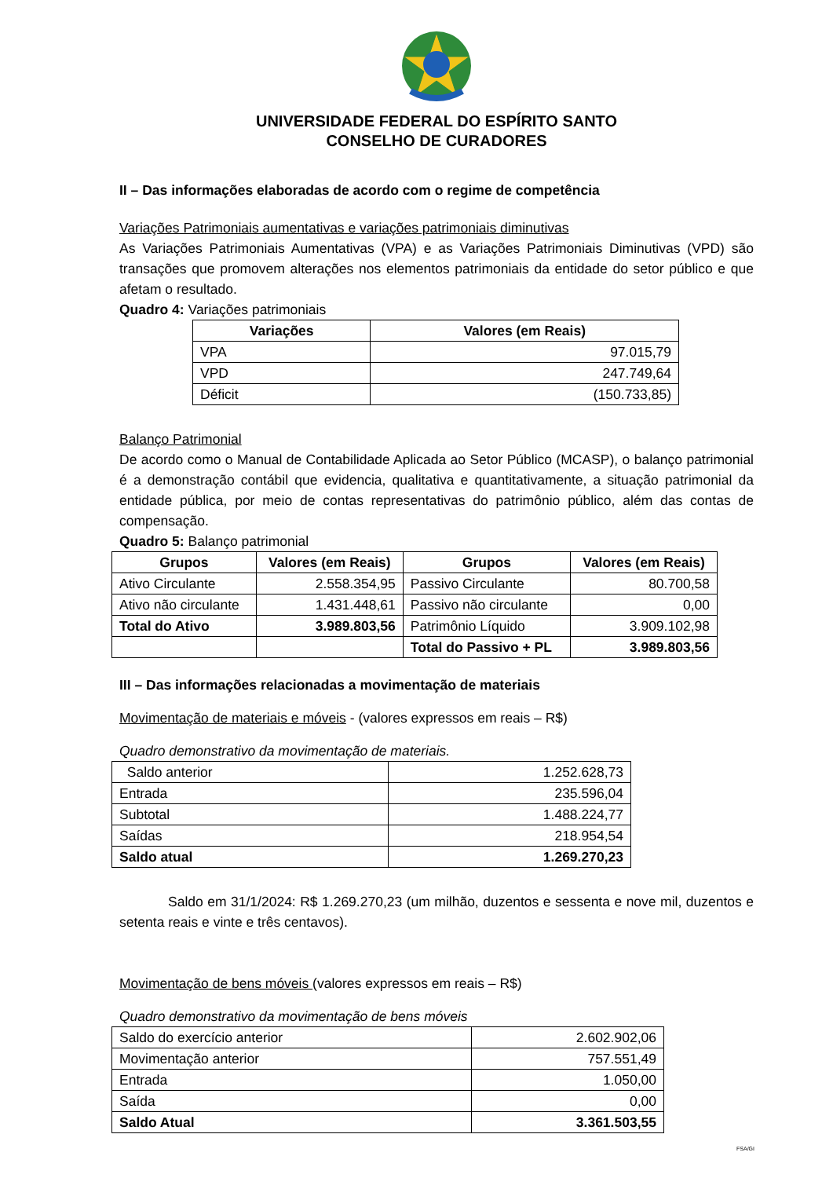UNIVERSIDADE FEDERAL DO ESPÍRITO SANTO
CONSELHO DE CURADORES
II – Das informações elaboradas de acordo com o regime de competência
Variações Patrimoniais aumentativas e variações patrimoniais diminutivas
As Variações Patrimoniais Aumentativas (VPA) e as Variações Patrimoniais Diminutivas (VPD) são transações que promovem alterações nos elementos patrimoniais da entidade do setor público e que afetam o resultado.
Quadro 4: Variações patrimoniais
| Variações | Valores (em Reais) |
| --- | --- |
| VPA | 97.015,79 |
| VPD | 247.749,64 |
| Déficit | (150.733,85) |
Balanço Patrimonial
De acordo como o Manual de Contabilidade Aplicada ao Setor Público (MCASP), o balanço patrimonial é a demonstração contábil que evidencia, qualitativa e quantitativamente, a situação patrimonial da entidade pública, por meio de contas representativas do patrimônio público, além das contas de compensação.
Quadro 5: Balanço patrimonial
| Grupos | Valores (em Reais) | Grupos | Valores (em Reais) |
| --- | --- | --- | --- |
| Ativo Circulante | 2.558.354,95 | Passivo Circulante | 80.700,58 |
| Ativo não circulante | 1.431.448,61 | Passivo não circulante | 0,00 |
| Total do Ativo | 3.989.803,56 | Patrimônio Líquido | 3.909.102,98 |
| | | Total do Passivo + PL | 3.989.803,56 |
III – Das informações relacionadas a movimentação de materiais
Movimentação de materiais e móveis - (valores expressos em reais – R$)
Quadro demonstrativo da movimentação de materiais.
| Saldo anterior | 1.252.628,73 |
| Entrada | 235.596,04 |
| Subtotal | 1.488.224,77 |
| Saídas | 218.954,54 |
| Saldo atual | 1.269.270,23 |
Saldo em 31/1/2024: R$ 1.269.270,23 (um milhão, duzentos e sessenta e nove mil, duzentos e setenta reais e vinte e três centavos).
Movimentação de bens móveis (valores expressos em reais – R$)
Quadro demonstrativo da movimentação de bens móveis
| Saldo do exercício anterior | 2.602.902,06 |
| Movimentação anterior | 757.551,49 |
| Entrada | 1.050,00 |
| Saída | 0,00 |
| Saldo Atual | 3.361.503,55 |
FSA/GI